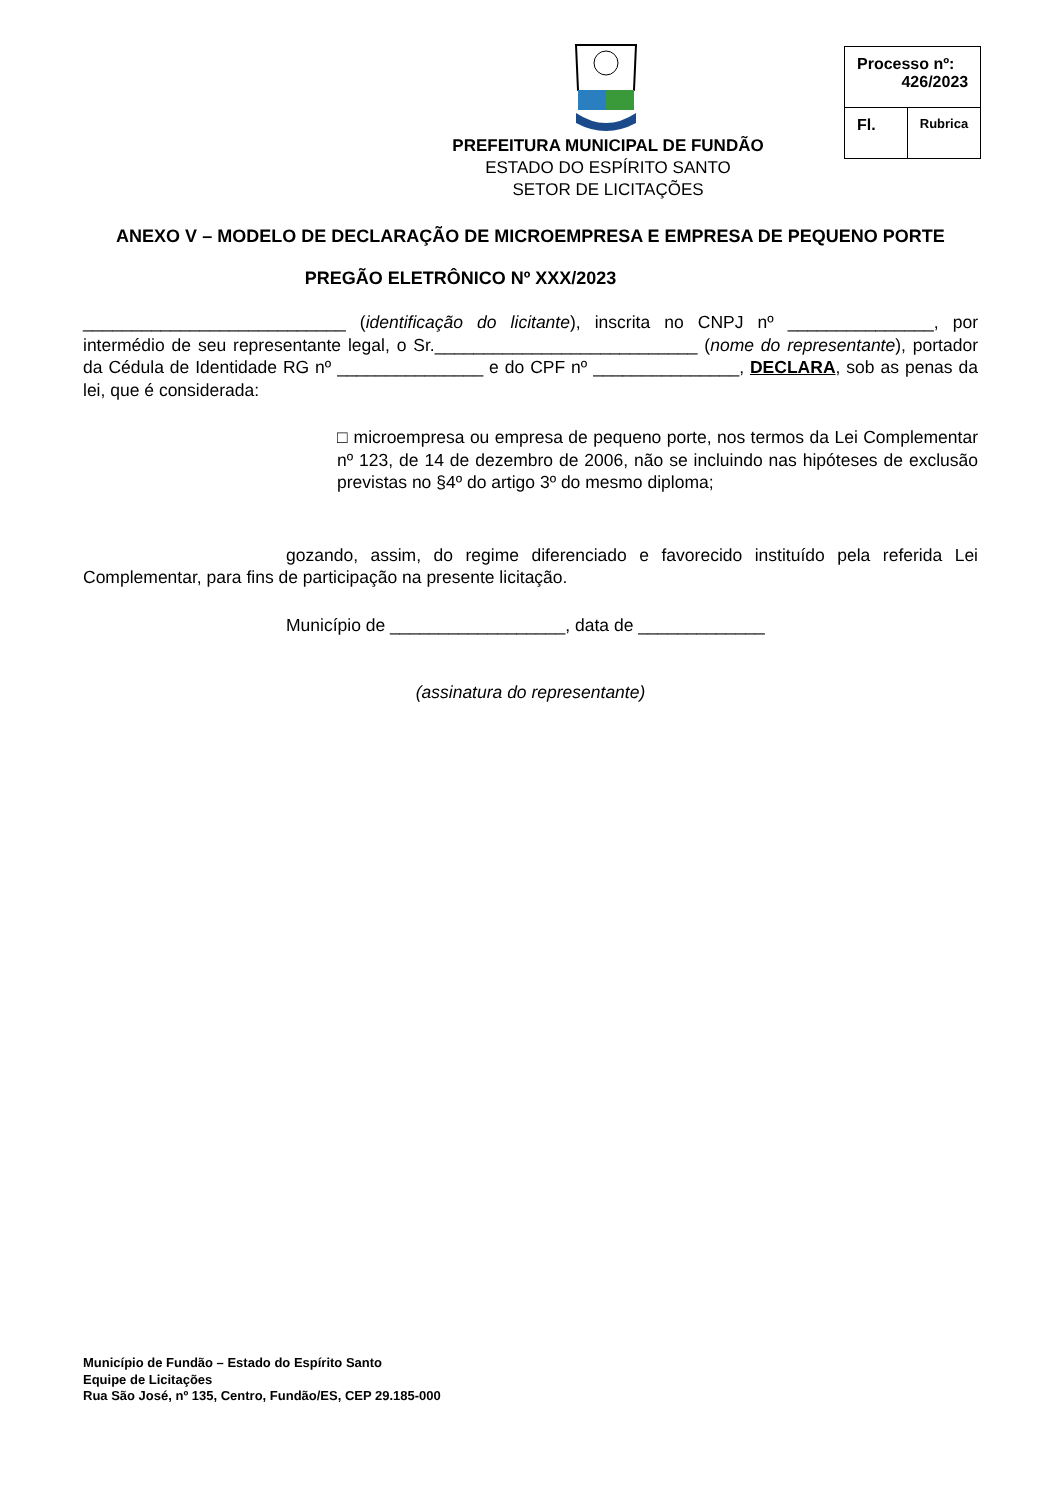PREFEITURA MUNICIPAL DE FUNDÃO
ESTADO DO ESPÍRITO SANTO
SETOR DE LICITAÇÕES
| Processo nº: 426/2023 | |
| Fl. | Rubrica |
ANEXO V – MODELO DE DECLARAÇÃO DE MICROEMPRESA E EMPRESA DE PEQUENO PORTE
PREGÃO ELETRÔNICO Nº XXX/2023
___________________________ (identificação do licitante), inscrita no CNPJ nº _______________, por intermédio de seu representante legal, o Sr.___________________________ (nome do representante), portador da Cédula de Identidade RG nº _______________ e do CPF nº _______________, DECLARA, sob as penas da lei, que é considerada:
□ microempresa ou empresa de pequeno porte, nos termos da Lei Complementar nº 123, de 14 de dezembro de 2006, não se incluindo nas hipóteses de exclusão previstas no §4º do artigo 3º do mesmo diploma;
gozando, assim, do regime diferenciado e favorecido instituído pela referida Lei Complementar, para fins de participação na presente licitação.
Município de __________________, data de _____________
(assinatura do representante)
Município de Fundão – Estado do Espírito Santo
Equipe de Licitações
Rua São José, nº 135, Centro, Fundão/ES, CEP 29.185-000